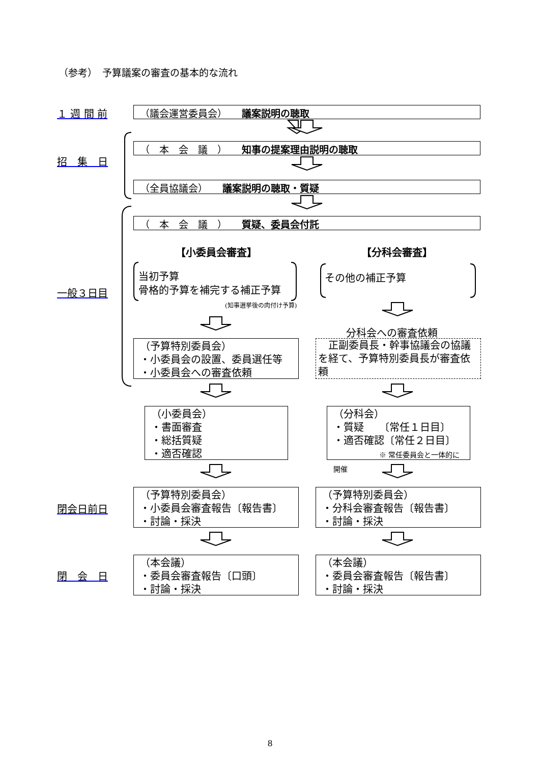（参考）　予算議案の審査の基本的な流れ
１ 週 間 前 （議会運営委員会）　　議案説明の聴取
招　集　日
（　本　会　議　）　　知事の提案理由説明の聴取
（全員協議会）　　議案説明の聴取・質疑
（　本　会　議　）　　質疑、委員会付託
【小委員会審査】 【分科会審査】
一般３日目
当初予算
骨格的予算を補完する補正予算
(知事選挙後の肉付け予算)
その他の補正予算
分科会への審査依頼
（予算特別委員会）
・小委員会の設置、委員選任等
・小委員会への審査依頼
　正副委員長・幹事協議会の協議を経て、予算特別委員長が審査依頼
（小委員会）
・書面審査
・総括質疑
・適否確認
（分科会）
・質疑　　〔常任１日目〕
・適否確認〔常任２日目〕
※ 常任委員会と一体的に開催
閉会日前日
（予算特別委員会）
・小委員会審査報告〔報告書〕
・討論・採決
（予算特別委員会）
・分科会審査報告〔報告書〕
・討論・採決
閉　会　日
（本会議）
・委員会審査報告〔口頭〕
・討論・採決
（本会議）
・委員会審査報告〔報告書〕
・討論・採決
8